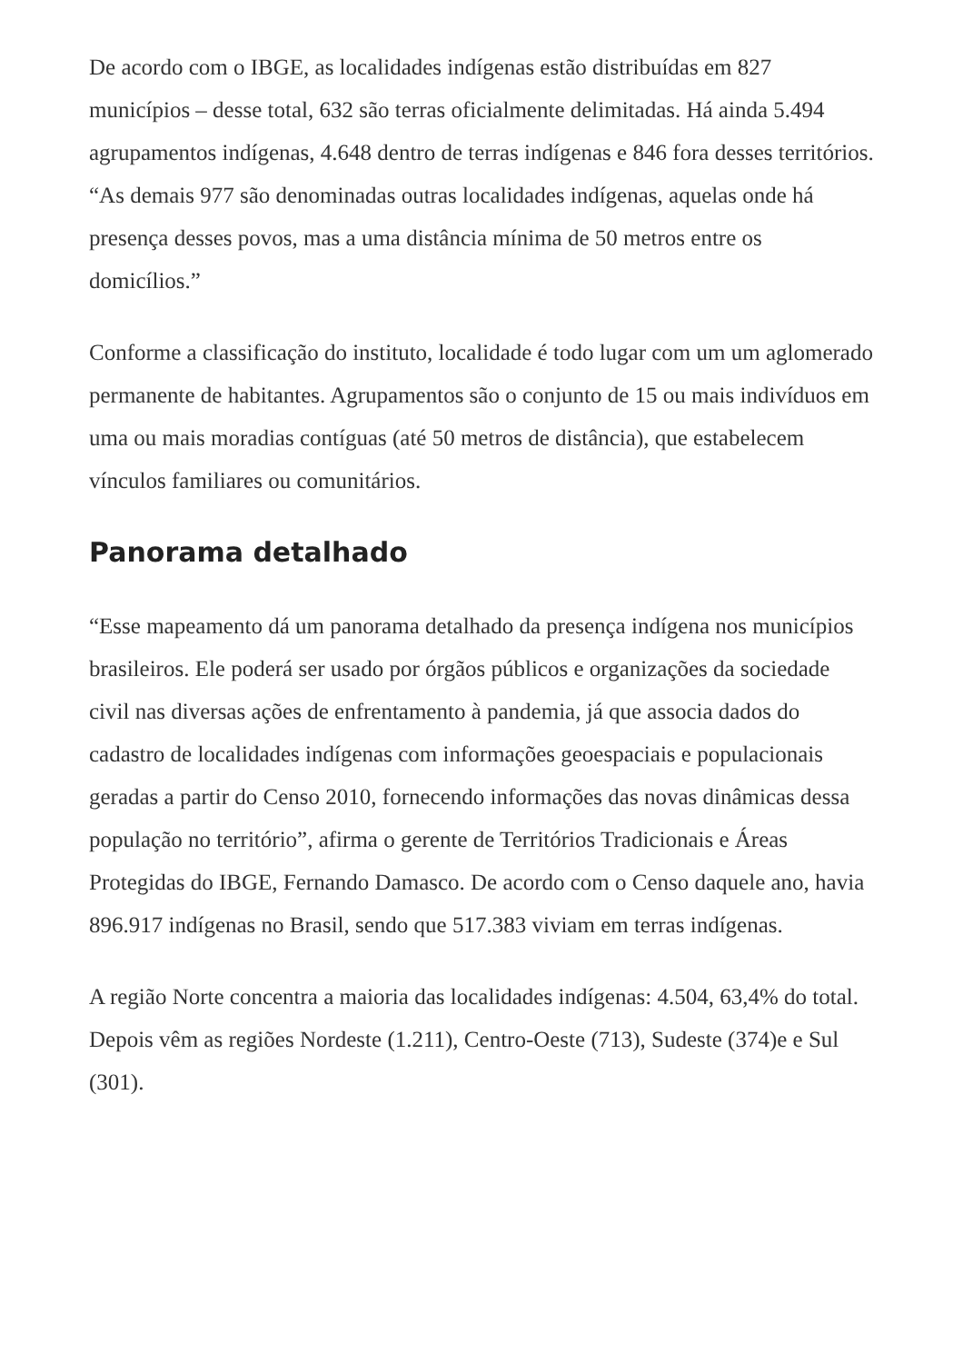De acordo com o IBGE, as localidades indígenas estão distribuídas em 827 municípios – desse total, 632 são terras oficialmente delimitadas. Há ainda 5.494 agrupamentos indígenas, 4.648 dentro de terras indígenas e 846 fora desses territórios. “As demais 977 são denominadas outras localidades indígenas, aquelas onde há presença desses povos, mas a uma distância mínima de 50 metros entre os domicílios.”
Conforme a classificação do instituto, localidade é todo lugar com um um aglomerado permanente de habitantes. Agrupamentos são o conjunto de 15 ou mais indivíduos em uma ou mais moradias contíguas (até 50 metros de distância), que estabelecem vínculos familiares ou comunitários.
Panorama detalhado
“Esse mapeamento dá um panorama detalhado da presença indígena nos municípios brasileiros. Ele poderá ser usado por órgãos públicos e organizações da sociedade civil nas diversas ações de enfrentamento à pandemia, já que associa dados do cadastro de localidades indígenas com informações geoespaciais e populacionais geradas a partir do Censo 2010, fornecendo informações das novas dinâmicas dessa população no território”, afirma o gerente de Territórios Tradicionais e Áreas Protegidas do IBGE, Fernando Damasco. De acordo com o Censo daquele ano, havia 896.917 indígenas no Brasil, sendo que 517.383 viviam em terras indígenas.
A região Norte concentra a maioria das localidades indígenas: 4.504, 63,4% do total. Depois vêm as regiões Nordeste (1.211), Centro-Oeste (713), Sudeste (374)e e Sul (301).